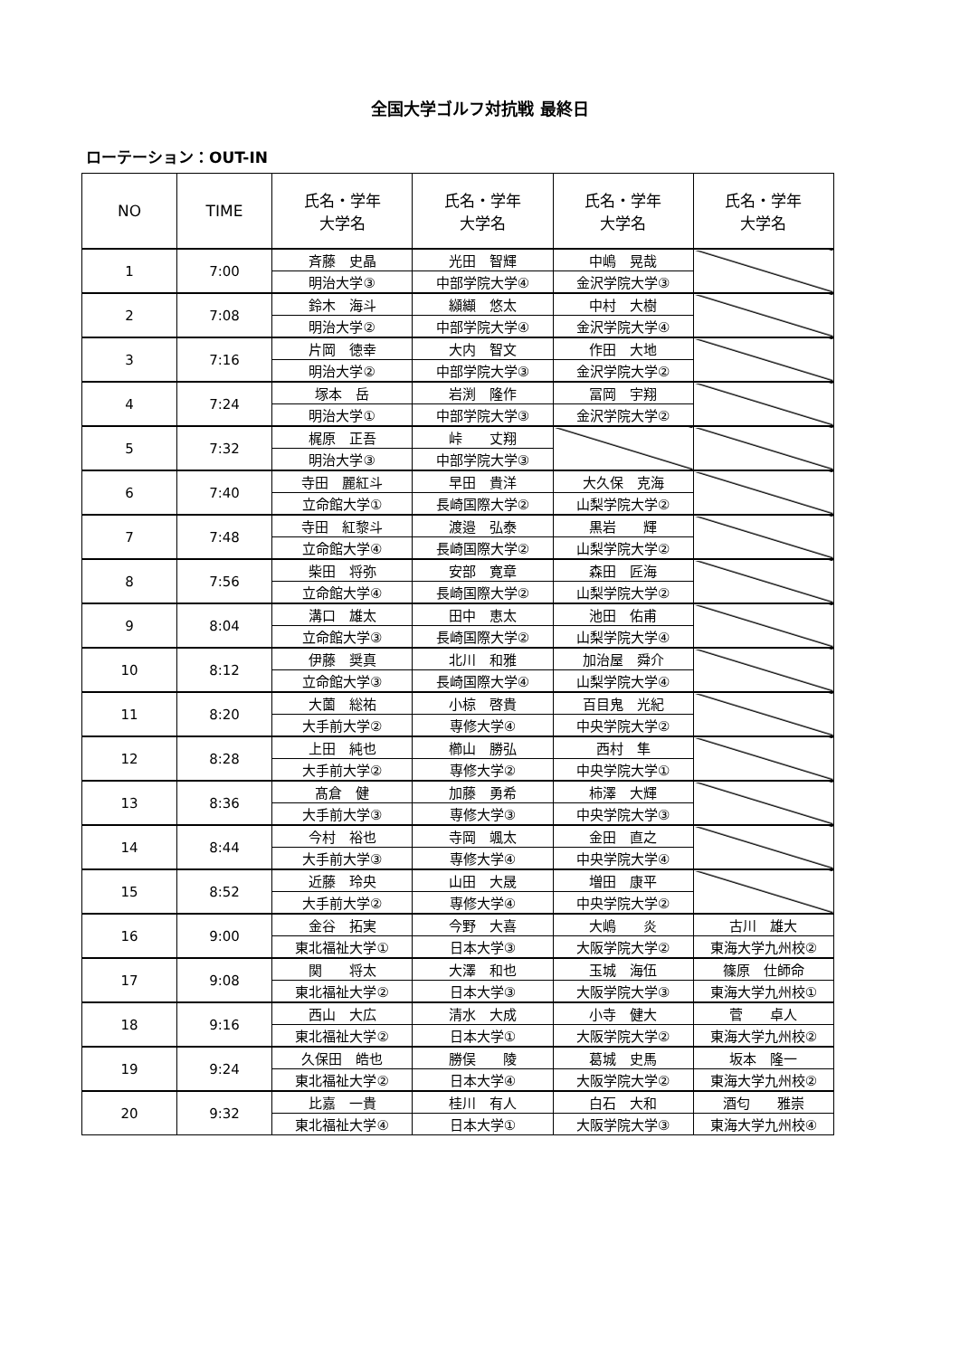全国大学ゴルフ対抗戦 最終日
ローテーション：OUT-IN
| NO | TIME | 氏名・学年 大学名 | 氏名・学年 大学名 | 氏名・学年 大学名 | 氏名・学年 大学名 |
| --- | --- | --- | --- | --- | --- |
| 1 | 7:00 | 斉藤 史晶 | 光田 智輝 | 中嶋 晃哉 | |
| | | 明治大学③ | 中部学院大学④ | 金沢学院大学③ | |
| 2 | 7:08 | 鈴木 海斗 | 纐纈 悠太 | 中村 大樹 | |
| | | 明治大学② | 中部学院大学④ | 金沢学院大学④ | |
| 3 | 7:16 | 片岡 徳幸 | 大内 智文 | 作田 大地 | |
| | | 明治大学② | 中部学院大学③ | 金沢学院大学② | |
| 4 | 7:24 | 塚本 岳 | 岩渕 隆作 | 冨岡 宇翔 | |
| | | 明治大学① | 中部学院大学③ | 金沢学院大学② | |
| 5 | 7:32 | 梶原 正吾 | 峠 丈翔 | | |
| | | 明治大学③ | 中部学院大学③ | | |
| 6 | 7:40 | 寺田 麗紅斗 | 早田 貴洋 | 大久保 克海 | |
| | | 立命館大学① | 長崎国際大学② | 山梨学院大学② | |
| 7 | 7:48 | 寺田 紅黎斗 | 渡邉 弘泰 | 黒岩 輝 | |
| | | 立命館大学④ | 長崎国際大学② | 山梨学院大学② | |
| 8 | 7:56 | 柴田 将弥 | 安部 寛章 | 森田 匠海 | |
| | | 立命館大学④ | 長崎国際大学② | 山梨学院大学② | |
| 9 | 8:04 | 溝口 雄太 | 田中 恵太 | 池田 佑甫 | |
| | | 立命館大学③ | 長崎国際大学② | 山梨学院大学④ | |
| 10 | 8:12 | 伊藤 奨真 | 北川 和雅 | 加治屋 舜介 | |
| | | 立命館大学③ | 長崎国際大学④ | 山梨学院大学④ | |
| 11 | 8:20 | 大薗 総祐 | 小椋 啓貴 | 百目鬼 光紀 | |
| | | 大手前大学② | 専修大学④ | 中央学院大学② | |
| 12 | 8:28 | 上田 純也 | 櫛山 勝弘 | 西村 隼 | |
| | | 大手前大学② | 専修大学② | 中央学院大学① | |
| 13 | 8:36 | 髙倉 健 | 加藤 勇希 | 柿澤 大輝 | |
| | | 大手前大学③ | 専修大学③ | 中央学院大学③ | |
| 14 | 8:44 | 今村 裕也 | 寺岡 颯太 | 金田 直之 | |
| | | 大手前大学③ | 専修大学④ | 中央学院大学④ | |
| 15 | 8:52 | 近藤 玲央 | 山田 大晟 | 増田 康平 | |
| | | 大手前大学② | 専修大学④ | 中央学院大学② | |
| 16 | 9:00 | 金谷 拓実 | 今野 大喜 | 大嶋 炎 | 古川 雄大 |
| | | 東北福祉大学① | 日本大学③ | 大阪学院大学② | 東海大学九州校② |
| 17 | 9:08 | 関 将太 | 大澤 和也 | 玉城 海伍 | 篠原 仕師命 |
| | | 東北福祉大学② | 日本大学③ | 大阪学院大学③ | 東海大学九州校① |
| 18 | 9:16 | 西山 大広 | 清水 大成 | 小寺 健大 | 菅 卓人 |
| | | 東北福祉大学② | 日本大学① | 大阪学院大学② | 東海大学九州校② |
| 19 | 9:24 | 久保田 皓也 | 勝俣 陵 | 葛城 史馬 | 坂本 隆一 |
| | | 東北福祉大学② | 日本大学④ | 大阪学院大学② | 東海大学九州校② |
| 20 | 9:32 | 比嘉 一貴 | 桂川 有人 | 白石 大和 | 酒匂 雅崇 |
| | | 東北福祉大学④ | 日本大学① | 大阪学院大学③ | 東海大学九州校④ |